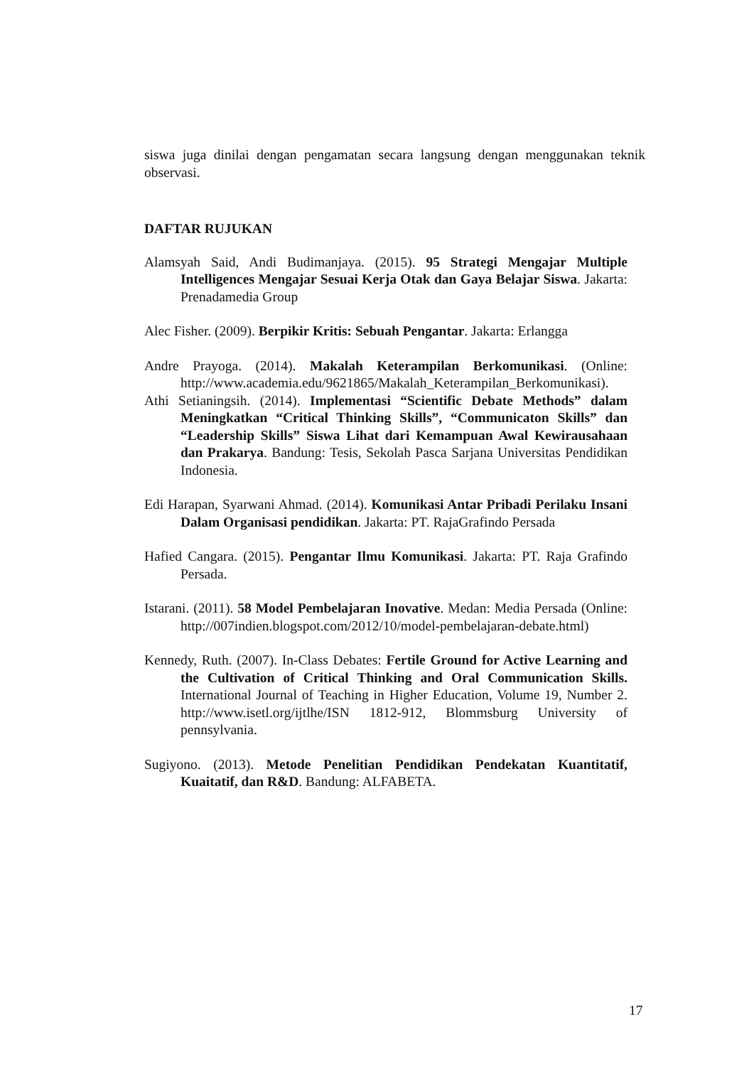siswa juga dinilai dengan pengamatan secara langsung dengan menggunakan teknik observasi.
DAFTAR RUJUKAN
Alamsyah Said, Andi Budimanjaya. (2015). 95 Strategi Mengajar Multiple Intelligences Mengajar Sesuai Kerja Otak dan Gaya Belajar Siswa. Jakarta: Prenadamedia Group
Alec Fisher. (2009). Berpikir Kritis: Sebuah Pengantar. Jakarta: Erlangga
Andre Prayoga. (2014). Makalah Keterampilan Berkomunikasi. (Online: http://www.academia.edu/9621865/Makalah_Keterampilan_Berkomunikasi).
Athi Setianingsih. (2014). Implementasi “Scientific Debate Methods” dalam Meningkatkan “Critical Thinking Skills”, “Communicaton Skills” dan “Leadership Skills” Siswa Lihat dari Kemampuan Awal Kewirausahaan dan Prakarya. Bandung: Tesis, Sekolah Pasca Sarjana Universitas Pendidikan Indonesia.
Edi Harapan, Syarwani Ahmad. (2014). Komunikasi Antar Pribadi Perilaku Insani Dalam Organisasi pendidikan. Jakarta: PT. RajaGrafindo Persada
Hafied Cangara. (2015). Pengantar Ilmu Komunikasi. Jakarta: PT. Raja Grafindo Persada.
Istarani. (2011). 58 Model Pembelajaran Inovative. Medan: Media Persada (Online: http://007indien.blogspot.com/2012/10/model-pembelajaran-debate.html)
Kennedy, Ruth. (2007). In-Class Debates: Fertile Ground for Active Learning and the Cultivation of Critical Thinking and Oral Communication Skills. International Journal of Teaching in Higher Education, Volume 19, Number 2. http://www.isetl.org/ijtlhe/ISN 1812-912, Blommsburg University of pennsylvania.
Sugiyono. (2013). Metode Penelitian Pendidikan Pendekatan Kuantitatif, Kuaitatif, dan R&D. Bandung: ALFABETA.
17